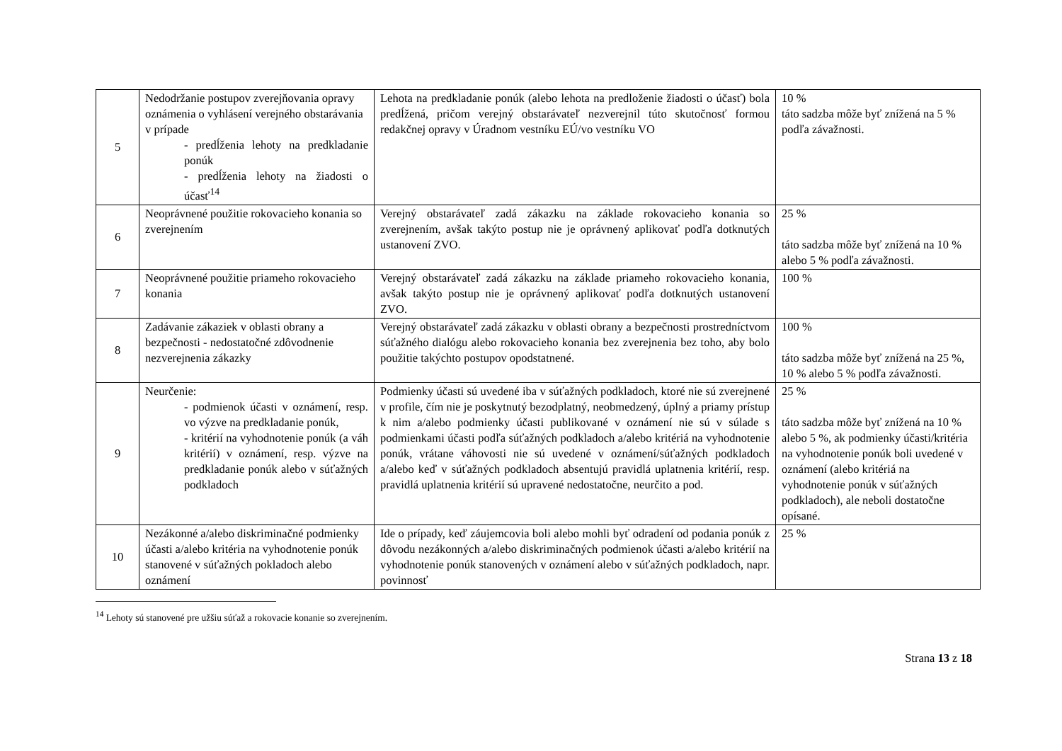| 5 | Nedodržanie postupov zverejňovania opravy oznámenia o vyhlásení verejného obstarávania v prípade - predĺženia lehoty na predkladanie ponúk - predĺženia lehoty na žiadosti o účasť<sup>14</sup> | Lehota na predkladanie ponúk (alebo lehota na predloženie žiadosti o účasť) bola predĺžená, pričom verejný obstarávateľ nezverejnil túto skutočnosť formou redakčnej opravy v Úradnom vestníku EÚ/vo vestníku VO | 10 % táto sadzba môže byť znížená na 5 % podľa závažnosti. |
| 6 | Neoprávnené použitie rokovacieho konania so zverejnením | Verejný obstarávateľ zadá zákazku na základe rokovacieho konania so zverejnením, avšak takýto postup nie je oprávnený aplikovať podľa dotknutých ustanovení ZVO. | 25 % táto sadzba môže byť znížená na 10 % alebo 5 % podľa závažnosti. |
| 7 | Neoprávnené použitie priameho rokovacieho konania | Verejný obstarávateľ zadá zákazku na základe priameho rokovacieho konania, avšak takýto postup nie je oprávnený aplikovať podľa dotknutých ustanovení ZVO. | 100 % |
| 8 | Zadávanie zákaziek v oblasti obrany a bezpečnosti - nedostatočné zdôvodnenie nezverejnenia zákazky | Verejný obstarávateľ zadá zákazku v oblasti obrany a bezpečnosti prostredníctvom súťažného dialógu alebo rokovacieho konania bez zverejnenia bez toho, aby bolo použitie takýchto postupov opodstatnené. | 100 % táto sadzba môže byť znížená na 25 %, 10 % alebo 5 % podľa závažnosti. |
| 9 | Neurčenie: - podmienok účasti v oznámení, resp. vo výzve na predkladanie ponúk, - kritérií na vyhodnotenie ponúk (a váh kritérií) v oznámení, resp. výzve na predkladanie ponúk alebo v súťažných podkladoch | Podmienky účasti sú uvedené iba v súťažných podkladoch, ktoré nie sú zverejnené v profile, čím nie je poskytnutý bezodplatný, neobmedzený, úplný a priamy prístup k nim a/alebo podmienky účasti publikované v oznámení nie sú v súlade s podmienkami účasti podľa súťažných podkladoch a/alebo kritériá na vyhodnotenie ponúk, vrátane váhovosti nie sú uvedené v oznámení/súťažných podkladoch a/alebo keď v súťažných podkladoch absentujú pravidlá uplatnenia kritérií, resp. pravidlá uplatnenia kritérií sú upravené nedostatočne, neurčito a pod. | 25 % táto sadzba môže byť znížená na 10 % alebo 5 %, ak podmienky účasti/kritéria na vyhodnotenie ponúk boli uvedené v oznámení (alebo kritériá na vyhodnotenie ponúk v súťažných podkladoch), ale neboli dostatočne opísané. |
| 10 | Nezákonné a/alebo diskriminačné podmienky účasti a/alebo kritéria na vyhodnotenie ponúk stanovené v súťažných pokladoch alebo oznámení | Ide o prípady, keď záujemcovia boli alebo mohli byť odradení od podania ponúk z dôvodu nezákonných a/alebo diskriminačných podmienok účasti a/alebo kritérií na vyhodnotenie ponúk stanovených v oznámení alebo v súťažných podkladoch, napr. povinnosť | 25 % |
<sup>14</sup> Lehoty sú stanovené pre užšiu súťaž a rokovacie konanie so zverejnením.
Strana 13 z 18